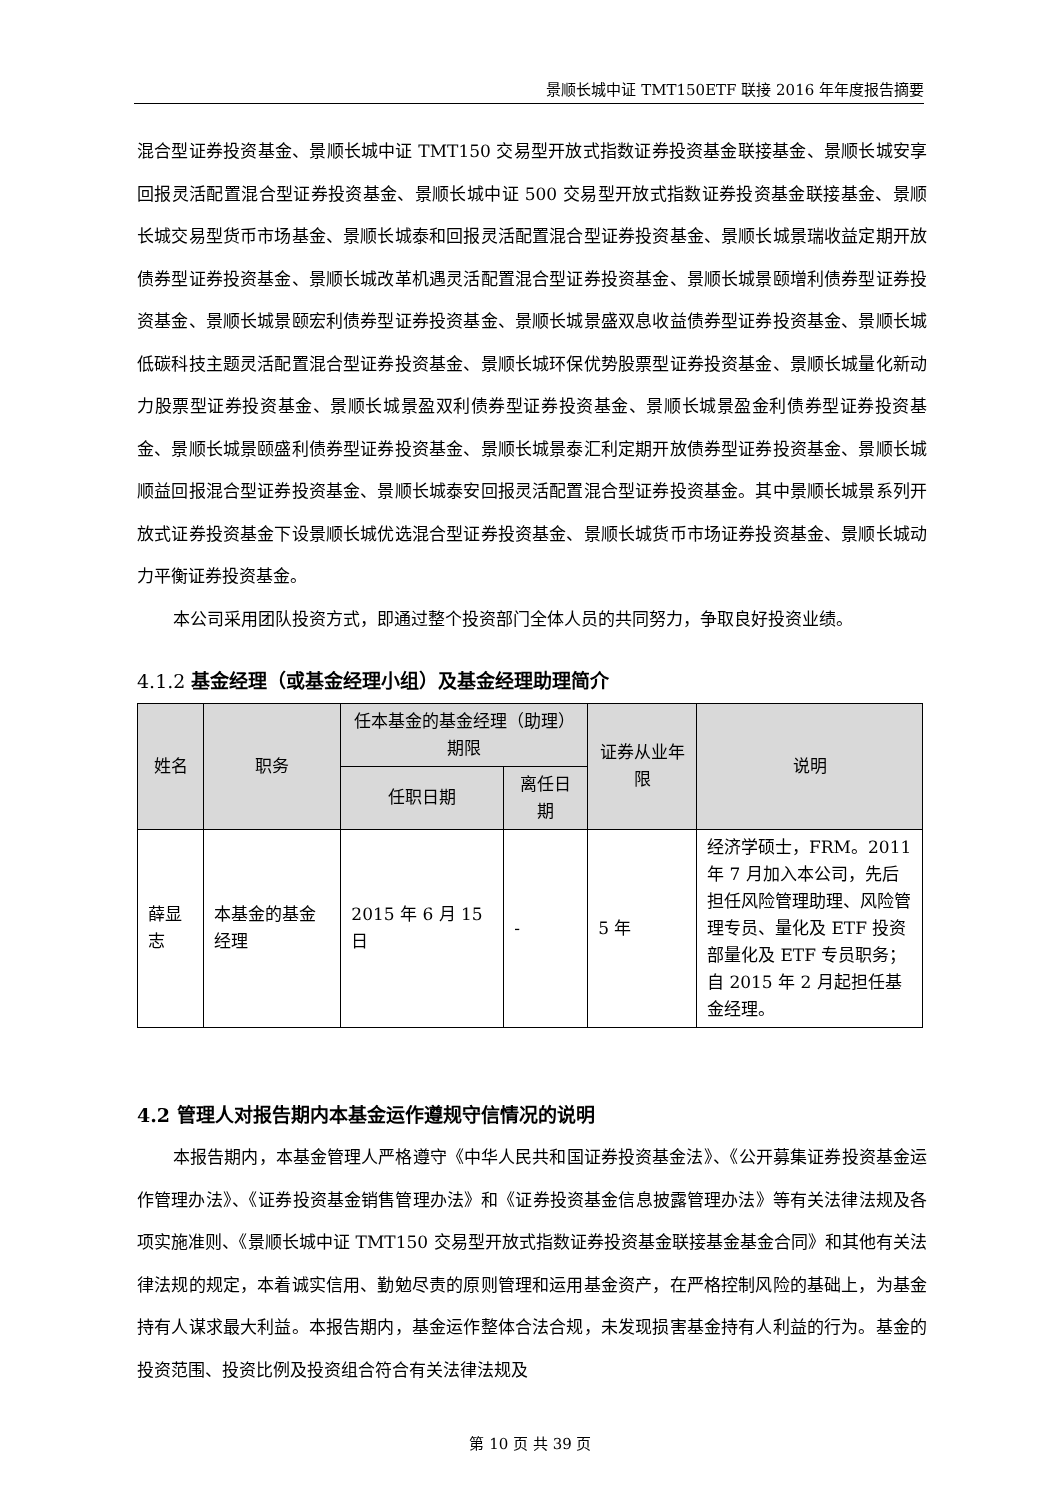景顺长城中证 TMT150ETF 联接 2016 年年度报告摘要
混合型证券投资基金、景顺长城中证 TMT150 交易型开放式指数证券投资基金联接基金、景顺长城安享回报灵活配置混合型证券投资基金、景顺长城中证 500 交易型开放式指数证券投资基金联接基金、景顺长城交易型货币市场基金、景顺长城泰和回报灵活配置混合型证券投资基金、景顺长城景瑞收益定期开放债券型证券投资基金、景顺长城改革机遇灵活配置混合型证券投资基金、景顺长城景颐增利债券型证券投资基金、景顺长城景颐宏利债券型证券投资基金、景顺长城景盛双息收益债券型证券投资基金、景顺长城低碳科技主题灵活配置混合型证券投资基金、景顺长城环保优势股票型证券投资基金、景顺长城量化新动力股票型证券投资基金、景顺长城景盈双利债券型证券投资基金、景顺长城景盈金利债券型证券投资基金、景顺长城景颐盛利债券型证券投资基金、景顺长城景泰汇利定期开放债券型证券投资基金、景顺长城顺益回报混合型证券投资基金、景顺长城泰安回报灵活配置混合型证券投资基金。其中景顺长城景系列开放式证券投资基金下设景顺长城优选混合型证券投资基金、景顺长城货币市场证券投资基金、景顺长城动力平衡证券投资基金。
本公司采用团队投资方式，即通过整个投资部门全体人员的共同努力，争取良好投资业绩。
4.1.2 基金经理（或基金经理小组）及基金经理助理简介
| 姓名 | 职务 | 任本基金的基金经理（助理）期限 | | 证券从业年限 | 说明 |
| --- | --- | --- | --- | --- | --- |
| | | 任职日期 | 离任日期 | | |
| 薛显志 | 本基金的基金经理 | 2015 年 6 月 15 日 | - | 5 年 | 经济学硕士，FRM。2011 年 7 月加入本公司，先后担任风险管理助理、风险管理专员、量化及 ETF 投资部量化及 ETF 专员职务；自 2015 年 2 月起担任基金经理。 |
4.2 管理人对报告期内本基金运作遵规守信情况的说明
本报告期内，本基金管理人严格遵守《中华人民共和国证券投资基金法》、《公开募集证券投资基金运作管理办法》、《证券投资基金销售管理办法》和《证券投资基金信息披露管理办法》等有关法律法规及各项实施准则、《景顺长城中证 TMT150 交易型开放式指数证券投资基金联接基金基金合同》和其他有关法律法规的规定，本着诚实信用、勤勉尽责的原则管理和运用基金资产，在严格控制风险的基础上，为基金持有人谋求最大利益。本报告期内，基金运作整体合法合规，未发现损害基金持有人利益的行为。基金的投资范围、投资比例及投资组合符合有关法律法规及
第 10 页 共 39 页